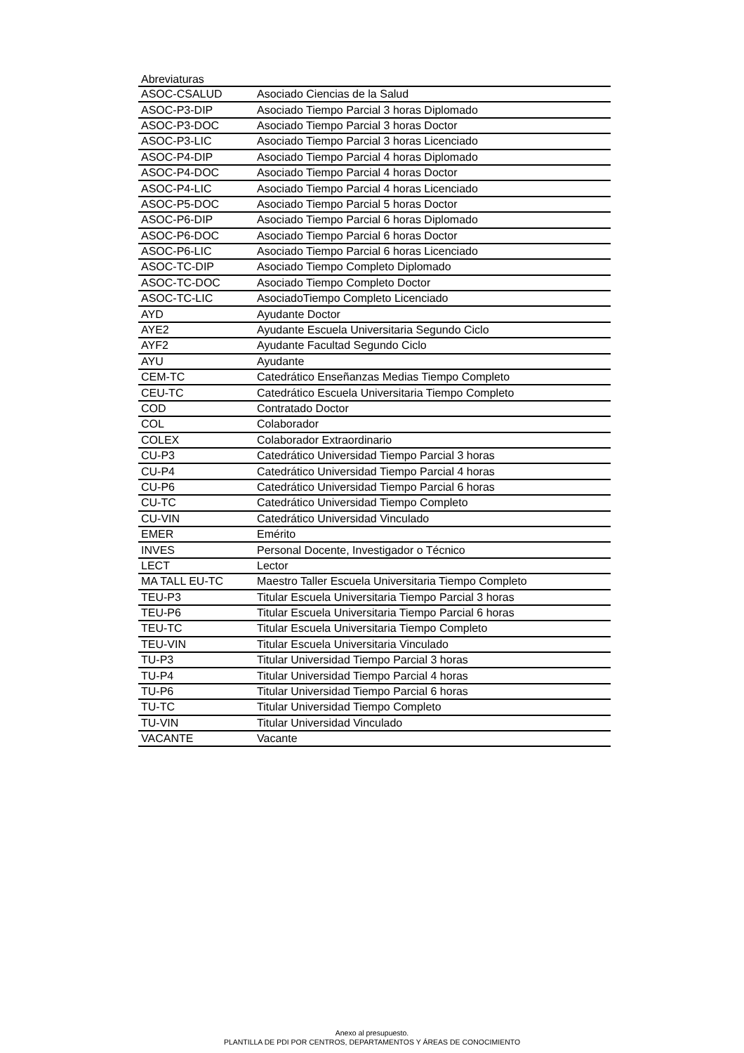Abreviaturas
| ASOC-CSALUD | Asociado Ciencias de la Salud |
| ASOC-P3-DIP | Asociado Tiempo Parcial 3 horas Diplomado |
| ASOC-P3-DOC | Asociado Tiempo Parcial 3 horas Doctor |
| ASOC-P3-LIC | Asociado Tiempo Parcial 3 horas Licenciado |
| ASOC-P4-DIP | Asociado Tiempo Parcial 4 horas Diplomado |
| ASOC-P4-DOC | Asociado Tiempo Parcial 4 horas Doctor |
| ASOC-P4-LIC | Asociado Tiempo Parcial 4 horas Licenciado |
| ASOC-P5-DOC | Asociado Tiempo Parcial 5 horas Doctor |
| ASOC-P6-DIP | Asociado Tiempo Parcial 6 horas Diplomado |
| ASOC-P6-DOC | Asociado Tiempo Parcial 6 horas Doctor |
| ASOC-P6-LIC | Asociado Tiempo Parcial 6 horas Licenciado |
| ASOC-TC-DIP | Asociado Tiempo Completo Diplomado |
| ASOC-TC-DOC | Asociado Tiempo Completo Doctor |
| ASOC-TC-LIC | AsociadoTiempo Completo Licenciado |
| AYD | Ayudante Doctor |
| AYE2 | Ayudante Escuela Universitaria Segundo Ciclo |
| AYF2 | Ayudante Facultad Segundo Ciclo |
| AYU | Ayudante |
| CEM-TC | Catedrático Enseñanzas Medias Tiempo Completo |
| CEU-TC | Catedrático Escuela Universitaria Tiempo Completo |
| COD | Contratado Doctor |
| COL | Colaborador |
| COLEX | Colaborador Extraordinario |
| CU-P3 | Catedrático Universidad Tiempo Parcial 3 horas |
| CU-P4 | Catedrático Universidad Tiempo Parcial 4 horas |
| CU-P6 | Catedrático Universidad Tiempo Parcial 6 horas |
| CU-TC | Catedrático Universidad Tiempo Completo |
| CU-VIN | Catedrático Universidad Vinculado |
| EMER | Emérito |
| INVES | Personal Docente, Investigador o Técnico |
| LECT | Lector |
| MA TALL EU-TC | Maestro Taller Escuela Universitaria Tiempo Completo |
| TEU-P3 | Titular Escuela Universitaria Tiempo Parcial 3 horas |
| TEU-P6 | Titular Escuela Universitaria Tiempo Parcial 6 horas |
| TEU-TC | Titular Escuela Universitaria Tiempo Completo |
| TEU-VIN | Titular Escuela Universitaria Vinculado |
| TU-P3 | Titular Universidad Tiempo Parcial 3 horas |
| TU-P4 | Titular Universidad Tiempo Parcial 4 horas |
| TU-P6 | Titular Universidad Tiempo Parcial 6 horas |
| TU-TC | Titular Universidad Tiempo Completo |
| TU-VIN | Titular Universidad Vinculado |
| VACANTE | Vacante |
Anexo al presupuesto.
PLANTILLA DE PDI POR CENTROS, DEPARTAMENTOS Y ÁREAS DE CONOCIMIENTO